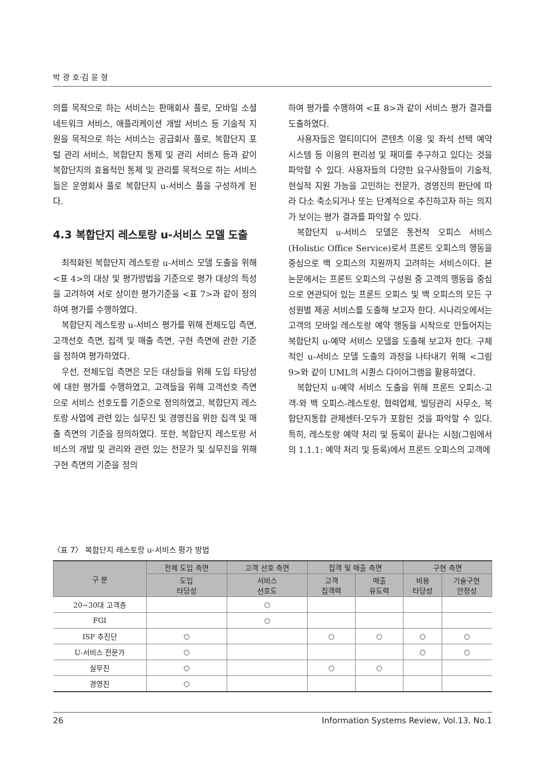박 광 호·김 윤 형
의를 목적으로 하는 서비스는 판매회사 풀로, 모바일 소셜 네트워크 서비스, 애플리케이션 개발 서비스 등 기술적 지원을 목적으로 하는 서비스는 공급회사 풀로, 복합단지 포털 관리 서비스, 복합단지 통제 및 관리 서비스 등과 같이 복합단지의 효율적인 통제 및 관리를 목적으로 하는 서비스들은 운영회사 풀로 복합단지 u-서비스 풀을 구성하게 된다.
4.3 복합단지 레스토랑 u-서비스 모델 도출
최적화된 복합단지 레스토랑 u-서비스 모델 도출을 위해 <표 4>의 대상 및 평가방법을 기준으로 평가 대상의 특성을 고려하여 서로 상이한 평가기준을 <표 7>과 같이 정의하여 평가를 수행하였다.
복합단지 레스토랑 u-서비스 평가를 위해 전체도입 측면, 고객선호 측면, 집객 및 매출 측면, 구현 측면에 관한 기준을 정하여 평가하였다.
우선, 전체도입 측면은 모든 대상들을 위해 도입 타당성에 대한 평가를 수행하였고, 고객들을 위해 고객선호 측면으로 서비스 선호도를 기준으로 정의하였고, 복합단지 레스토랑 사업에 관련 있는 실무진 및 경영진을 위한 집객 및 매출 측면의 기준을 정의하였다. 또한, 복합단지 레스토랑 서비스의 개발 및 관리와 관련 있는 전문가 및 실무진을 위해 구현 측면의 기준을 정의
하여 평가를 수행하여 <표 8>과 같이 서비스 평가 결과를 도출하였다.
사용자들은 멀티미디어 콘텐츠 이용 및 좌석 선택 예약 시스템 등 이용의 편리성 및 재미를 추구하고 있다는 것을 파악할 수 있다. 사용자들의 다양한 요구사항들이 기술적, 현실적 지원 가능을 고민하는 전문가, 경영진의 판단에 따라 다소 축소되거나 또는 단계적으로 추진하고자 하는 의지가 보이는 평가 결과를 파악할 수 있다.
복합단지 u-서비스 모델은 통전적 오피스 서비스(Holistic Office Service)로서 프론트 오피스의 행동을 중심으로 백 오피스의 지원까지 고려하는 서비스이다. 본 논문에서는 프론트 오피스의 구성원 중 고객의 행동을 중심으로 연관되어 있는 프론트 오피스 및 백 오피스의 모든 구성원별 제공 서비스를 도출해 보고자 한다. 시나리오에서는 고객의 모바일 레스토랑 예약 행동을 시작으로 만들어지는 복합단지 u-예약 서비스 모델을 도출해 보고자 한다. 구체적인 u-서비스 모델 도출의 과정을 나타내기 위해 <그림 9>와 같이 UML의 시퀀스 다이어그램을 활용하였다.
복합단지 u-예약 서비스 도출을 위해 프론트 오피스-고객-와 백 오피스-레스토랑, 협력업체, 빌딩관리 사무소, 복합단지통합 관제센터-모두가 포함된 것을 파악할 수 있다. 특히, 레스토랑 예약 처리 및 등록이 끝나는 시점(그림에서의 1.1.1: 예약 처리 및 등록)에서 프론트 오피스의 고객에
〈표 7〉 복합단지 레스토랑 u-서비스 평가 방법
| 구 분 | 전체 도입 측면 | 고객 선호 측면 | 집객 및 매출 측면 | | 구현 측면 | |
| --- | --- | --- | --- | --- | --- | --- |
| | 도입 타당성 | 서비스 선호도 | 고객 집객력 | 매출 유도력 | 비용 타당성 | 기술구현 안정성 |
| 20~30대 고객층 | | ○ | | | | |
| FGI | | ○ | | | | |
| ISP 추진단 | ○ | | ○ | ○ | ○ | ○ |
| U-서비스 전문가 | ○ | | | | ○ | ○ |
| 실무진 | ○ | | ○ | ○ | | |
| 경영진 | ○ | | | | | |
26 Information Systems Review, Vol.13, No.1